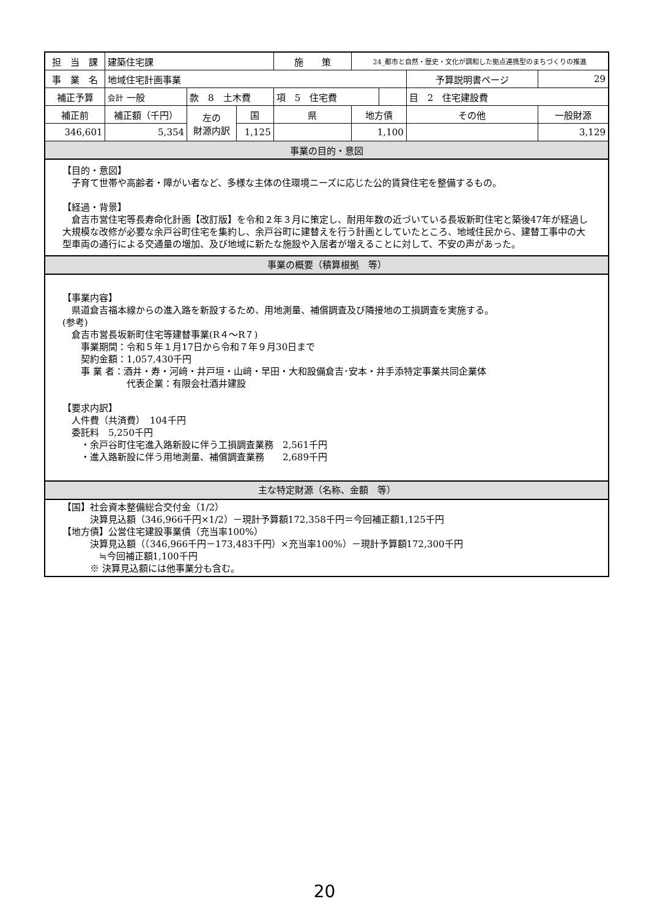| 担 当 課 | 建築住宅課 | | | 施 策 | 24_都市と自然・歴史・文化が調和した拠点連携型のまちづくりの推進 | | | | |
| 事 業 名 | 地域住宅計画事業 | | | | | | | 予算説明書ページ | 29 |
| 補正予算 | 会計 一般 | 款 8 土木費 | | 項 5 住宅費 | | | | 目 2 住宅建設費 | |
| 補正前 | 補正額（千円） | 左の 財源内訳 | 国 | 県 | 地方債 | | その他 | | 一般財源 |
| 346,601 | 5,354 | | 1,125 | | 1,100 | | | | 3,129 |
| 事業の目的・意図 | | | | | | | | | |
【目的・意図】
　子育て世帯や高齢者・障がい者など、多様な主体の住環境ニーズに応じた公的賃貸住宅を整備するもの。
【経過・背景】
　倉吉市営住宅等長寿命化計画【改訂版】を令和２年３月に策定し、耐用年数の近づいている長坂新町住宅と築後47年が経過し大規模な改修が必要な余戸谷町住宅を集約し、余戸谷町に建替えを行う計画としていたところ、地域住民から、建替工事中の大型車両の通行による交通量の増加、及び地域に新たな施設や入居者が増えることに対して、不安の声があった。
事業の概要（積算根拠　等）
【事業内容】
　県道倉吉福本線からの進入路を新設するため、用地測量、補償調査及び隣接地の工損調査を実施する。
(参考)
　倉吉市営長坂新町住宅等建替事業(R４～R７)
　　事業期間：令和５年１月17日から令和７年９月30日まで
　　契約金額：1,057,430千円
　　事 業 者：酒井・寿・河﨑・井戸垣・山﨑・早田・大和設備倉吉･安本・井手添特定事業共同企業体
　　　　　　　代表企業：有限会社酒井建設
【要求内訳】
　人件費（共済費）　104千円
　委託料　5,250千円
　　・余戸谷町住宅進入路新設に伴う工損調査業務　2,561千円
　　・進入路新設に伴う用地測量、補償調査業務　　2,689千円
主な特定財源（名称、金額　等）
【国】社会資本整備総合交付金（1/2）
　　　決算見込額（346,966千円×1/2）－現計予算額172,358千円＝今回補正額1,125千円
【地方債】公営住宅建設事業債（充当率100%）
　　　決算見込額（（346,966千円－173,483千円）×充当率100%）－現計予算額172,300千円
　　　　≒今回補正額1,100千円
　　　※ 決算見込額には他事業分も含む。
20